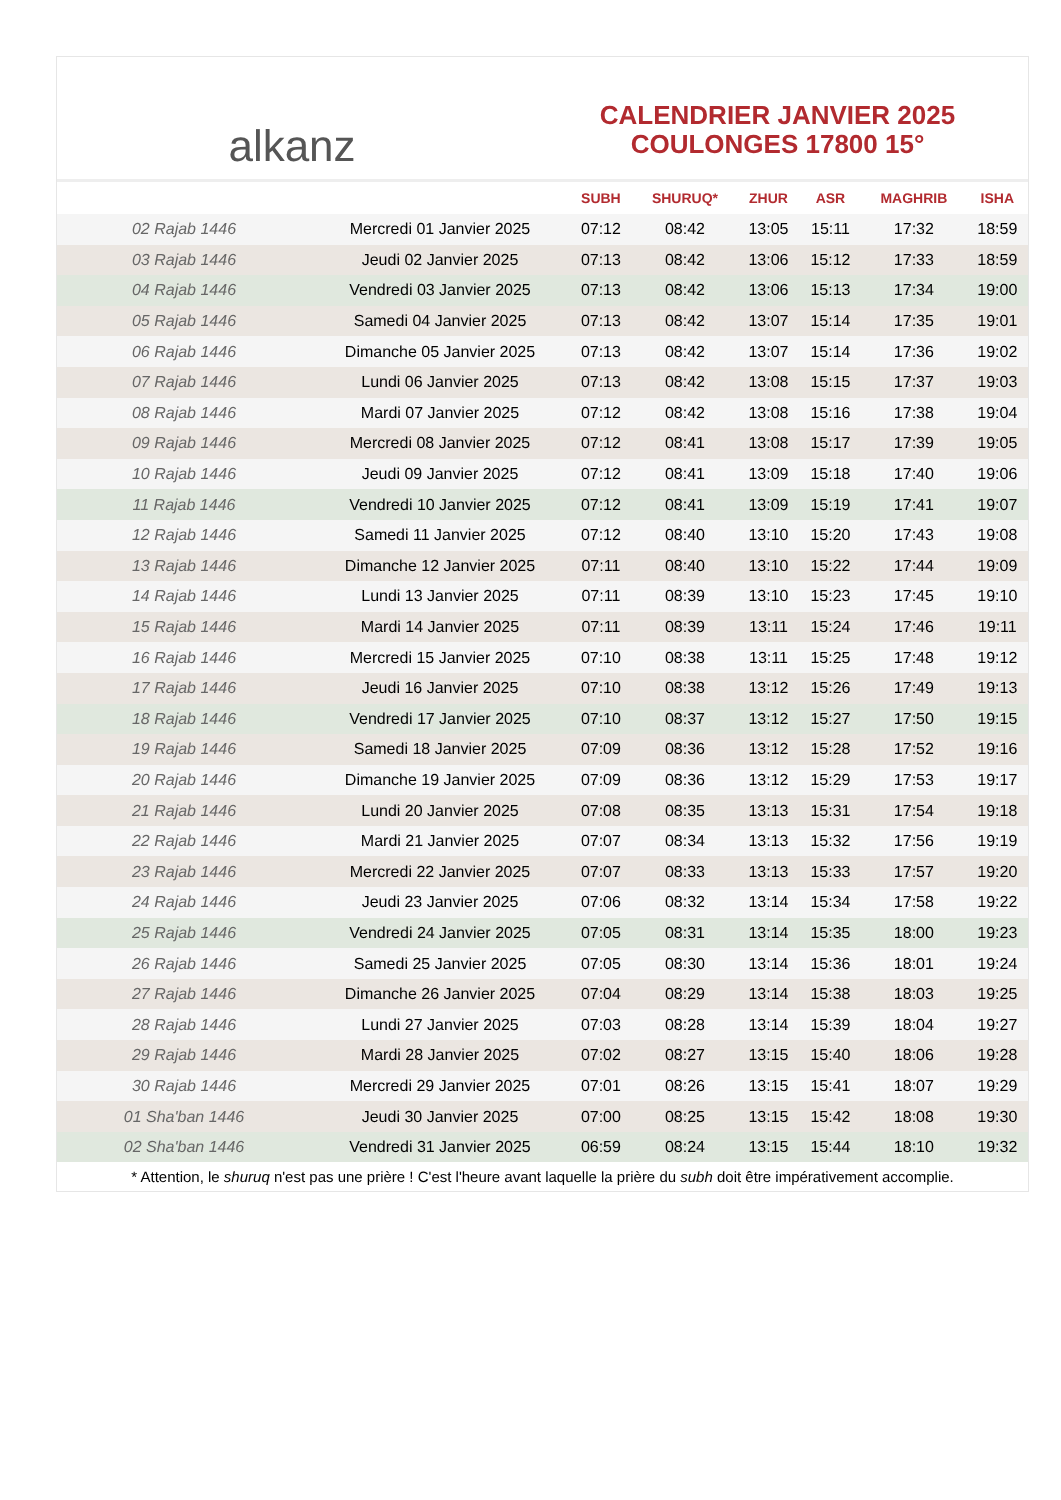alkanz
CALENDRIER JANVIER 2025
COULONGES 17800 15°
| | | SUBH | SHURUQ* | ZHUR | ASR | MAGHRIB | ISHA |
| --- | --- | --- | --- | --- | --- | --- | --- |
| 02 Rajab 1446 | Mercredi 01 Janvier 2025 | 07:12 | 08:42 | 13:05 | 15:11 | 17:32 | 18:59 |
| 03 Rajab 1446 | Jeudi 02 Janvier 2025 | 07:13 | 08:42 | 13:06 | 15:12 | 17:33 | 18:59 |
| 04 Rajab 1446 | Vendredi 03 Janvier 2025 | 07:13 | 08:42 | 13:06 | 15:13 | 17:34 | 19:00 |
| 05 Rajab 1446 | Samedi 04 Janvier 2025 | 07:13 | 08:42 | 13:07 | 15:14 | 17:35 | 19:01 |
| 06 Rajab 1446 | Dimanche 05 Janvier 2025 | 07:13 | 08:42 | 13:07 | 15:14 | 17:36 | 19:02 |
| 07 Rajab 1446 | Lundi 06 Janvier 2025 | 07:13 | 08:42 | 13:08 | 15:15 | 17:37 | 19:03 |
| 08 Rajab 1446 | Mardi 07 Janvier 2025 | 07:12 | 08:42 | 13:08 | 15:16 | 17:38 | 19:04 |
| 09 Rajab 1446 | Mercredi 08 Janvier 2025 | 07:12 | 08:41 | 13:08 | 15:17 | 17:39 | 19:05 |
| 10 Rajab 1446 | Jeudi 09 Janvier 2025 | 07:12 | 08:41 | 13:09 | 15:18 | 17:40 | 19:06 |
| 11 Rajab 1446 | Vendredi 10 Janvier 2025 | 07:12 | 08:41 | 13:09 | 15:19 | 17:41 | 19:07 |
| 12 Rajab 1446 | Samedi 11 Janvier 2025 | 07:12 | 08:40 | 13:10 | 15:20 | 17:43 | 19:08 |
| 13 Rajab 1446 | Dimanche 12 Janvier 2025 | 07:11 | 08:40 | 13:10 | 15:22 | 17:44 | 19:09 |
| 14 Rajab 1446 | Lundi 13 Janvier 2025 | 07:11 | 08:39 | 13:10 | 15:23 | 17:45 | 19:10 |
| 15 Rajab 1446 | Mardi 14 Janvier 2025 | 07:11 | 08:39 | 13:11 | 15:24 | 17:46 | 19:11 |
| 16 Rajab 1446 | Mercredi 15 Janvier 2025 | 07:10 | 08:38 | 13:11 | 15:25 | 17:48 | 19:12 |
| 17 Rajab 1446 | Jeudi 16 Janvier 2025 | 07:10 | 08:38 | 13:12 | 15:26 | 17:49 | 19:13 |
| 18 Rajab 1446 | Vendredi 17 Janvier 2025 | 07:10 | 08:37 | 13:12 | 15:27 | 17:50 | 19:15 |
| 19 Rajab 1446 | Samedi 18 Janvier 2025 | 07:09 | 08:36 | 13:12 | 15:28 | 17:52 | 19:16 |
| 20 Rajab 1446 | Dimanche 19 Janvier 2025 | 07:09 | 08:36 | 13:12 | 15:29 | 17:53 | 19:17 |
| 21 Rajab 1446 | Lundi 20 Janvier 2025 | 07:08 | 08:35 | 13:13 | 15:31 | 17:54 | 19:18 |
| 22 Rajab 1446 | Mardi 21 Janvier 2025 | 07:07 | 08:34 | 13:13 | 15:32 | 17:56 | 19:19 |
| 23 Rajab 1446 | Mercredi 22 Janvier 2025 | 07:07 | 08:33 | 13:13 | 15:33 | 17:57 | 19:20 |
| 24 Rajab 1446 | Jeudi 23 Janvier 2025 | 07:06 | 08:32 | 13:14 | 15:34 | 17:58 | 19:22 |
| 25 Rajab 1446 | Vendredi 24 Janvier 2025 | 07:05 | 08:31 | 13:14 | 15:35 | 18:00 | 19:23 |
| 26 Rajab 1446 | Samedi 25 Janvier 2025 | 07:05 | 08:30 | 13:14 | 15:36 | 18:01 | 19:24 |
| 27 Rajab 1446 | Dimanche 26 Janvier 2025 | 07:04 | 08:29 | 13:14 | 15:38 | 18:03 | 19:25 |
| 28 Rajab 1446 | Lundi 27 Janvier 2025 | 07:03 | 08:28 | 13:14 | 15:39 | 18:04 | 19:27 |
| 29 Rajab 1446 | Mardi 28 Janvier 2025 | 07:02 | 08:27 | 13:15 | 15:40 | 18:06 | 19:28 |
| 30 Rajab 1446 | Mercredi 29 Janvier 2025 | 07:01 | 08:26 | 13:15 | 15:41 | 18:07 | 19:29 |
| 01 Sha'ban 1446 | Jeudi 30 Janvier 2025 | 07:00 | 08:25 | 13:15 | 15:42 | 18:08 | 19:30 |
| 02 Sha'ban 1446 | Vendredi 31 Janvier 2025 | 06:59 | 08:24 | 13:15 | 15:44 | 18:10 | 19:32 |
* Attention, le shuruq n'est pas une prière ! C'est l'heure avant laquelle la prière du subh doit être impérativement accomplie.